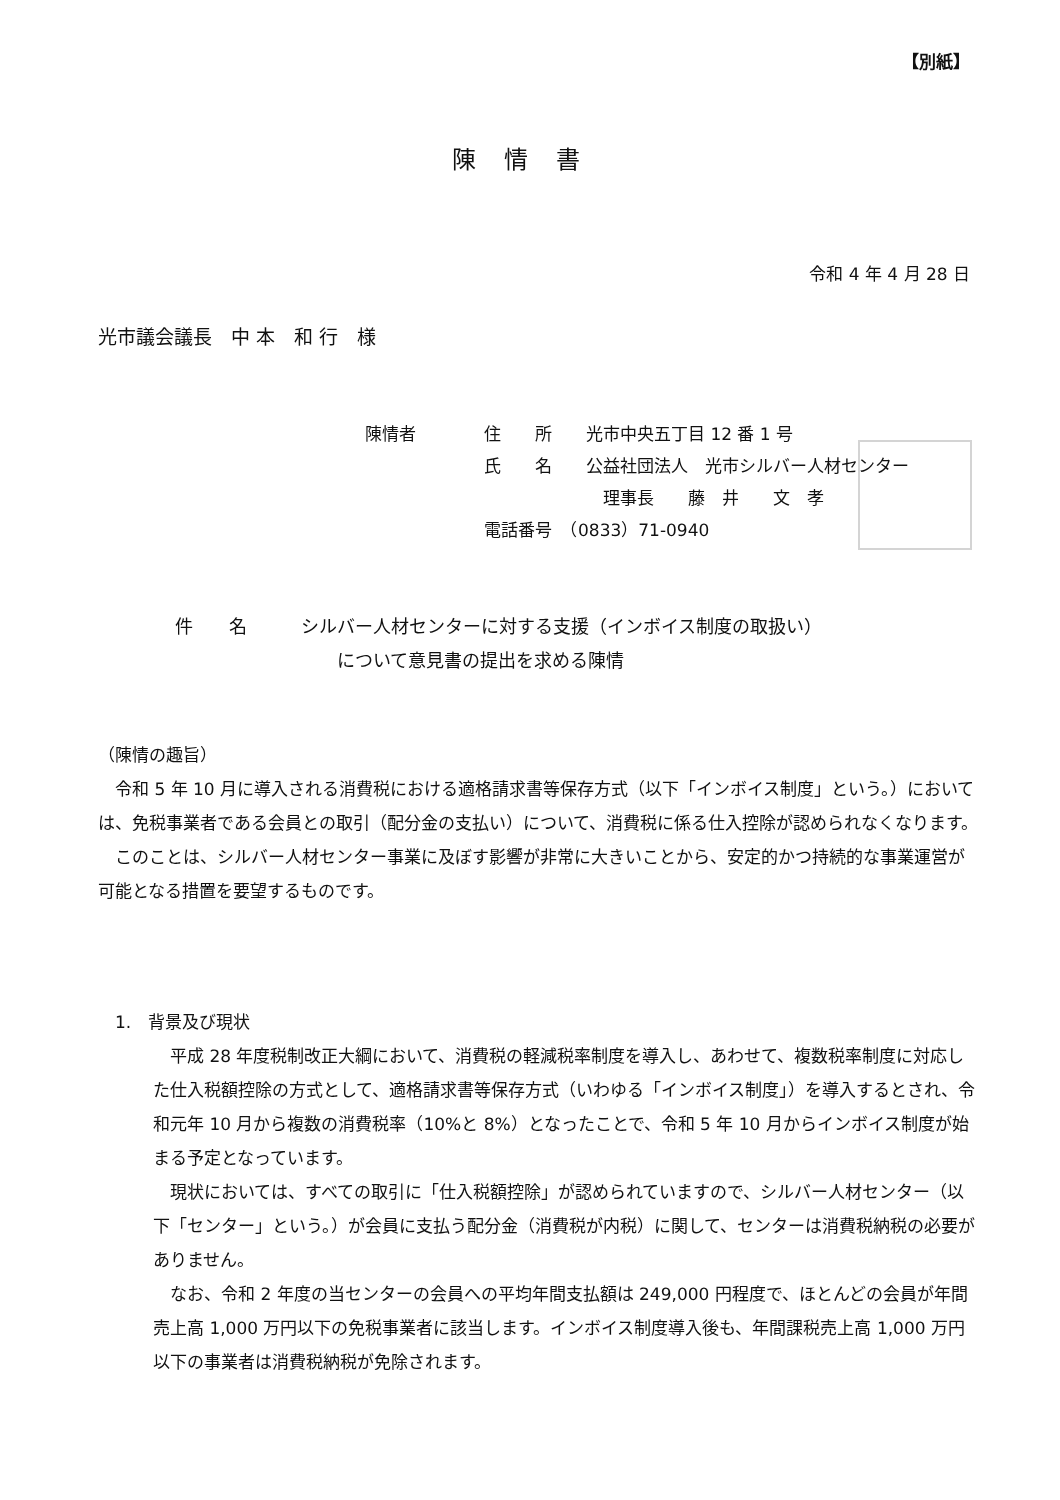【別紙】
陳情書
令和 4 年 4 月 28 日
光市議会議長　中 本　和 行　様
陳情者　　　　住　　所　　光市中央五丁目 12 番 1 号
　　　　　　　氏　　名　　公益社団法人　光市シルバー人材センター
　　　　　　　　　　　　　　理事長　　藤　井　　文　孝
　　　　　　　電話番号　（0833）71-0940
件　　名　　　シルバー人材センターに対する支援（インボイス制度の取扱い）
　　　　　　　　　について意見書の提出を求める陳情
（陳情の趣旨）
　令和 5 年 10 月に導入される消費税における適格請求書等保存方式（以下「インボイス制度」という。）においては、免税事業者である会員との取引（配分金の支払い）について、消費税に係る仕入控除が認められなくなります。
　このことは、シルバー人材センター事業に及ぼす影響が非常に大きいことから、安定的かつ持続的な事業運営が可能となる措置を要望するものです。
　1.　背景及び現状
　平成 28 年度税制改正大綱において、消費税の軽減税率制度を導入し、あわせて、複数税率制度に対応した仕入税額控除の方式として、適格請求書等保存方式（いわゆる「インボイス制度」）を導入するとされ、令和元年 10 月から複数の消費税率（10%と 8%）となったことで、令和 5 年 10 月からインボイス制度が始まる予定となっています。
　現状においては、すべての取引に「仕入税額控除」が認められていますので、シルバー人材センター（以下「センター」という。）が会員に支払う配分金（消費税が内税）に関して、センターは消費税納税の必要がありません。
　なお、令和 2 年度の当センターの会員への平均年間支払額は 249,000 円程度で、ほとんどの会員が年間売上高 1,000 万円以下の免税事業者に該当します。インボイス制度導入後も、年間課税売上高 1,000 万円以下の事業者は消費税納税が免除されます。